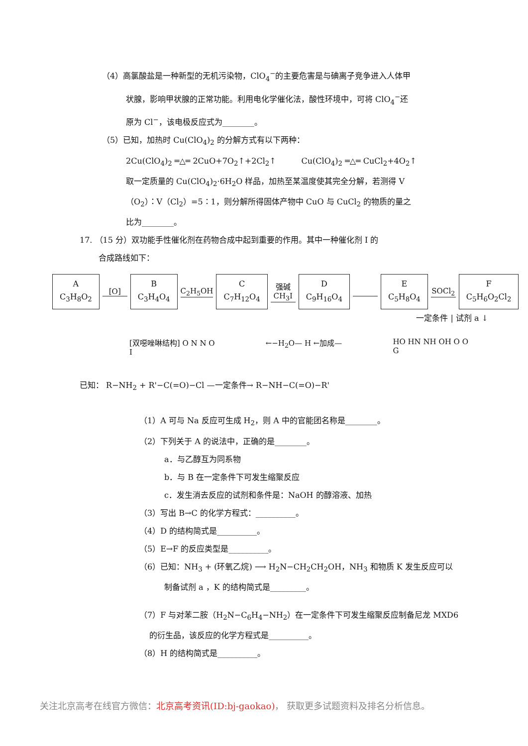（4）高氯酸盐是一种新型的无机污染物，ClO<sub>4</sub><sup>−</sup>的主要危害是与碘离子竞争进入人体甲
状腺，影响甲状腺的正常功能。利用电化学催化法，酸性环境中，可将 ClO<sub>4</sub><sup>−</sup>还
原为 Cl<sup>−</sup>，该电极反应式为________。
（5）已知，加热时 Cu(ClO<sub>4</sub>)<sub>2</sub> 的分解方式有以下两种：
2Cu(ClO<sub>4</sub>)<sub>2</sub> ═△═ 2CuO+7O<sub>2</sub>↑+2Cl<sub>2</sub>↑ Cu(ClO<sub>4</sub>)<sub>2</sub> ═△═ CuCl<sub>2</sub>+4O<sub>2</sub>↑
取一定质量的 Cu(ClO<sub>4</sub>)<sub>2</sub>·6H<sub>2</sub>O 样品，加热至某温度使其完全分解，若测得 V
（O<sub>2</sub>）：V（Cl<sub>2</sub>）=5∶1，则分解所得固体产物中 CuO 与 CuCl<sub>2</sub> 的物质的量之
比为________。
17. （15 分）双功能手性催化剂在药物合成中起到重要的作用。其中一种催化剂 I 的
合成路线如下：
A
C<sub>3</sub>H<sub>8</sub>O<sub>2</sub>
[O]
B
C<sub>3</sub>H<sub>4</sub>O<sub>4</sub>
C<sub>2</sub>H<sub>5</sub>OH
C
C<sub>7</sub>H<sub>12</sub>O<sub>4</sub>
强碱
CH<sub>3</sub>I
D
C<sub>9</sub>H<sub>16</sub>O<sub>4</sub>
E
C<sub>5</sub>H<sub>8</sub>O<sub>4</sub>
SOCl<sub>2</sub>
F
C<sub>5</sub>H<sub>6</sub>O<sub>2</sub>Cl<sub>2</sub>
一定条件 | 试剂 a ↓
[双噁唑啉结构] O N N O
I ←−H<sub>2</sub>O— H ←加成— HO HN NH OH O O
G
已知： R−NH<sub>2</sub> + R'−C(=O)−Cl —一定条件→ R−NH−C(=O)−R'
（1）A 可与 Na 反应可生成 H<sub>2</sub>，则 A 中的官能团名称是________。
（2）下列关于 A 的说法中，正确的是________。
a．与乙醇互为同系物
b．与 B 在一定条件下可发生缩聚反应
c．发生消去反应的试剂和条件是：NaOH 的醇溶液、加热
（3）写出 B→C 的化学方程式：__________。
（4）D 的结构简式是__________。
（5）E→F 的反应类型是__________。
（6）已知：NH<sub>3</sub> + (环氧乙烷) ⟶ H<sub>2</sub>N−CH<sub>2</sub>CH<sub>2</sub>OH，NH<sub>3</sub> 和物质 K 发生反应可以
制备试剂 a ，K 的结构简式是_________。
（7）F 与对苯二胺（H<sub>2</sub>N−C<sub>6</sub>H<sub>4</sub>−NH<sub>2</sub>）在一定条件下可发生缩聚反应制备尼龙 MXD6
的衍生品，该反应的化学方程式是__________。
（8）H 的结构简式是__________。
关注北京高考在线官方微信：北京高考资讯(ID:bj-gaokao)， 获取更多试题资料及排名分析信息。